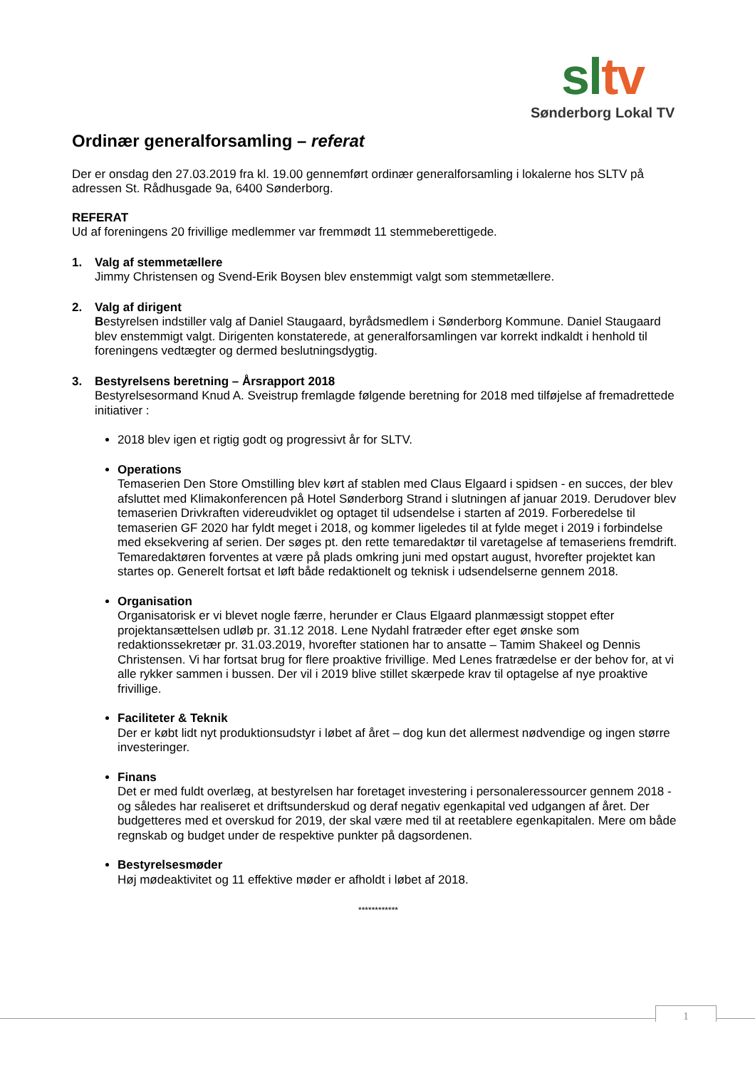sl tv
Sønderborg Lokal TV
Ordinær generalforsamling – referat
Der er onsdag den 27.03.2019 fra kl. 19.00 gennemført ordinær generalforsamling i lokalerne hos SLTV på adressen St. Rådhusgade 9a, 6400 Sønderborg.
REFERAT
Ud af foreningens 20 frivillige medlemmer var fremmødt 11 stemmeberettigede.
1. Valg af stemmetællere
Jimmy Christensen og Svend-Erik Boysen blev enstemmigt valgt som stemmetællere.
2. Valg af dirigent
Bestyrelsen indstiller valg af Daniel Staugaard, byrådsmedlem i Sønderborg Kommune. Daniel Staugaard blev enstemmigt valgt. Dirigenten konstaterede, at generalforsamlingen var korrekt indkaldt i henhold til foreningens vedtægter og dermed beslutningsdygtig.
3. Bestyrelsens beretning – Årsrapport 2018
Bestyrelsesormand Knud A. Sveistrup fremlagde følgende beretning for 2018 med tilføjelse af fremadrettede initiativer :
2018 blev igen et rigtig godt og progressivt år for SLTV.
Operations
Temaserien Den Store Omstilling blev kørt af stablen med Claus Elgaard i spidsen - en succes, der blev afsluttet med Klimakonferencen på Hotel Sønderborg Strand i slutningen af januar 2019. Derudover blev temaserien Drivkraften videreudviklet og optaget til udsendelse i starten af 2019. Forberedelse til temaserien GF 2020 har fyldt meget i 2018, og kommer ligeledes til at fylde meget i 2019 i forbindelse med eksekvering af serien. Der søges pt. den rette temaredaktør til varetagelse af temaseriens fremdrift. Temaredaktøren forventes at være på plads omkring juni med opstart august, hvorefter projektet kan startes op. Generelt fortsat et løft både redaktionelt og teknisk i udsendelserne gennem 2018.
Organisation
Organisatorisk er vi blevet nogle færre, herunder er Claus Elgaard planmæssigt stoppet efter projektansættelsen udløb pr. 31.12 2018. Lene Nydahl fratræder efter eget ønske som redaktionssekretær pr. 31.03.2019, hvorefter stationen har to ansatte – Tamim Shakeel og Dennis Christensen. Vi har fortsat brug for flere proaktive frivillige. Med Lenes fratrædelse er der behov for, at vi alle rykker sammen i bussen. Der vil i 2019 blive stillet skærpede krav til optagelse af nye proaktive frivillige.
Faciliteter & Teknik
Der er købt lidt nyt produktionsudstyr i løbet af året – dog kun det allermest nødvendige og ingen større investeringer.
Finans
Det er med fuldt overlæg, at bestyrelsen har foretaget investering i personaleressourcer gennem 2018 - og således har realiseret et driftsunderskud og deraf negativ egenkapital ved udgangen af året. Der budgetteres med et overskud for 2019, der skal være med til at reetablere egenkapitalen. Mere om både regnskab og budget under de respektive punkter på dagsordenen.
Bestyrelsesmøder
Høj mødeaktivitet og 11 effektive møder er afholdt i løbet af 2018.
************
1